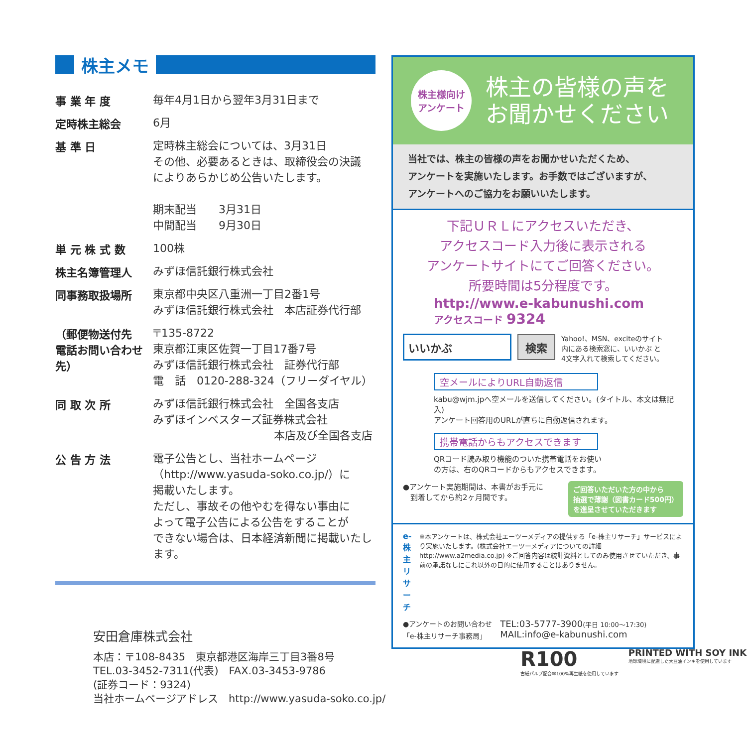株主メモ
| 事 業 年 度 | 毎年4月1日から翌年3月31日まで |
| 定時株主総会 | 6月 |
| 基 準 日 | 定時株主総会については、3月31日 その他、必要あるときは、取締役会の決議 によりあらかじめ公告いたします。 期末配当 3月31日 中間配当 9月30日 |
| 単 元 株 式 数 | 100株 |
| 株主名簿管理人 | みずほ信託銀行株式会社 |
| 同事務取扱場所 | 東京都中央区八重洲一丁目2番1号 みずほ信託銀行株式会社 本店証券代行部 |
| （郵便物送付先 電話お問い合わせ先） | 〒135-8722 東京都江東区佐賀一丁目17番7号 みずほ信託銀行株式会社 証券代行部 電 話 0120-288-324（フリーダイヤル） |
| 同 取 次 所 | みずほ信託銀行株式会社 全国各支店 みずほインベスターズ証券株式会社 本店及び全国各支店 |
| 公 告 方 法 | 電子公告とし、当社ホームページ （http://www.yasuda-soko.co.jp/）に 掲載いたします。 ただし、事故その他やむを得ない事由に よって電子公告による公告をすることが できない場合は、日本経済新聞に掲載いたし ます。 |
株主様向け
アンケート
株主の皆様の声を
お聞かせください
当社では、株主の皆様の声をお聞かせいただくため、
アンケートを実施いたします。お手数ではございますが、
アンケートへのご協力をお願いいたします。
下記ＵＲＬにアクセスいただき、
アクセスコード入力後に表示される
アンケートサイトにてご回答ください。
所要時間は5分程度です。
http://www.e-kabunushi.com
アクセスコード 9324
いいかぶ 検索
Yahoo!、MSN、exciteのサイト
内にある検索窓に、いいかぶ と
4文字入れて検索してください。
空メールによりURL自動返信
kabu@wjm.jpへ空メールを送信してください。(タイトル、本文は無記入)
アンケート回答用のURLが直ちに自動返信されます。
携帯電話からもアクセスできます
QRコード読み取り機能のついた携帯電話をお使い
の方は、右のQRコードからもアクセスできます。
●アンケート実施期間は、本書がお手元に
　到着してから約2ヶ月間です。
ご回答いただいた方の中から
抽選で薄謝（図書カード500円）
を進呈させていただきます
e-株主
リサーチ
※本アンケートは、株式会社エーツーメディアの提供する「e-株主リサーチ」サービスにより実施いたします。(株式会社エーツーメディアについての詳細 http://www.a2media.co.jp) ※ご回答内容は統計資料としてのみ使用させていただき、事前の承諾なしにこれ以外の目的に使用することはありません。
●アンケートのお問い合わせ
「e-株主リサーチ事務局」
TEL:03-5777-3900(平日 10:00～17:30)
MAIL:info@e-kabunushi.com
安田倉庫株式会社
本店：〒108-8435　東京都港区海岸三丁目3番8号
TEL.03-3452-7311(代表)　FAX.03-3453-9786
(証券コード：9324)
当社ホームページアドレス　http://www.yasuda-soko.co.jp/
R100
古紙パルプ配合率100%再生紙を使用しています
PRINTED WITH SOY INK
地球環境に配慮した大豆油インキを使用しています